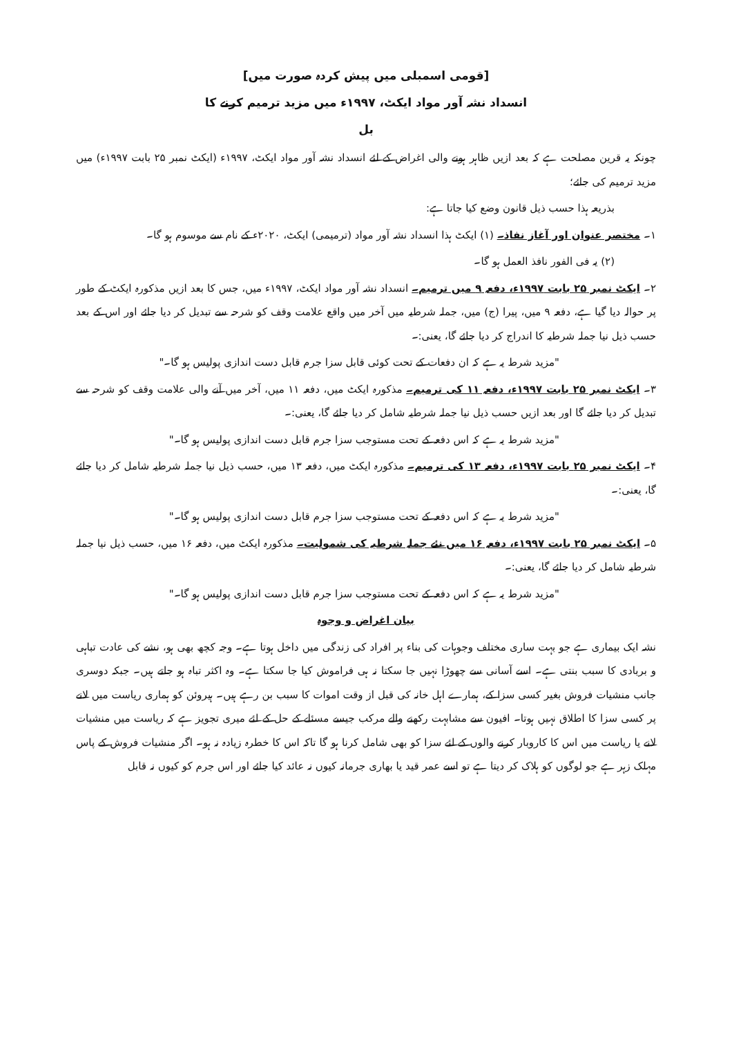[قومی اسمبلی میں پیش کردہ صورت میں]
انسداد نشہ آور مواد ایکٹ، ۱۹۹۷ء میں مزید ترمیم کرنے کا
بل
چونکہ یہ قرین مصلحت ہے کہ بعد ازیں ظاہر ہونے والی اغراض کے لئے انسداد نشہ آور مواد ایکٹ، ۱۹۹۷ء (ایکٹ نمبر ۲۵ بابت ۱۹۹۷ء) میں مزید ترمیم کی جائے؛
بذریعہ ہذا حسب ذیل قانون وضع کیا جاتا ہے:
۱۔ مختصر عنوان اور آغاز نفاذ۔ (۱) ایکٹ ہذا انسداد نشہ آور مواد (ترمیمی) ایکٹ، ۲۰۲۰ء کے نام سے موسوم ہو گا۔
(۲) یہ فی الفور نافذ العمل ہو گا۔
۲۔ ایکٹ نمبر ۲۵ بابت ۱۹۹۷ء، دفعہ ۹ میں ترمیم۔ انسداد نشہ آور مواد ایکٹ، ۱۹۹۷ء میں، جس کا بعد ازیں مذکورہ ایکٹ کے طور پر حوالہ دیا گیا ہے، دفعہ ۹ میں، پیرا (ج) میں، جملہ شرطیہ میں آخر میں واقع علامت وقف کو شرحہ سے تبدیل کر دیا جائے اور اس کے بعد حسب ذیل نیا جملہ شرطیہ کا اندراج کر دیا جائے گا، یعنی:۔
"مزید شرط یہ ہے کہ ان دفعات کے تحت کوئی قابل سزا جرم قابل دست اندازی پولیس ہو گا۔"
۳۔ ایکٹ نمبر ۲۵ بابت ۱۹۹۷ء، دفعہ ۱۱ کی ترمیم۔ مذکورہ ایکٹ میں، دفعہ ۱۱ میں، آخر میں آنے والی علامت وقف کو شرحہ سے تبدیل کر دیا جائے گا اور بعد ازیں حسب ذیل نیا جملہ شرطیہ شامل کر دیا جائے گا، یعنی:۔
"مزید شرط یہ ہے کہ اس دفعہ کے تحت مستوجب سزا جرم قابل دست اندازی پولیس ہو گا۔"
۴۔ ایکٹ نمبر ۲۵ بابت ۱۹۹۷ء، دفعہ ۱۳ کی ترمیم۔ مذکورہ ایکٹ میں، دفعہ ۱۳ میں، حسب ذیل نیا جملہ شرطیہ شامل کر دیا جائے گا، یعنی:۔
"مزید شرط یہ ہے کہ اس دفعہ کے تحت مستوجب سزا جرم قابل دست اندازی پولیس ہو گا۔"
۵۔ ایکٹ نمبر ۲۵ بابت ۱۹۹۷ء، دفعہ ۱۶ میں نئے جملہ شرطیہ کی شمولیت۔ مذکورہ ایکٹ میں، دفعہ ۱۶ میں، حسب ذیل نیا جملہ شرطیہ شامل کر دیا جائے گا، یعنی:۔
"مزید شرط یہ ہے کہ اس دفعہ کے تحت مستوجب سزا جرم قابل دست اندازی پولیس ہو گا۔"
بیان اغراض و وجوہ
نشہ ایک بیماری ہے جو بہت ساری مختلف وجوہات کی بناء پر افراد کی زندگی میں داخل ہوتا ہے۔ وجہ کچھ بھی ہو، نشے کی عادت تباہی و بربادی کا سبب بنتی ہے۔ اسے آسانی سے چھوڑا نہیں جا سکتا نہ ہی فراموش کیا جا سکتا ہے۔ وہ اکثر تباہ ہو جاتے ہیں۔ جبکہ دوسری جانب منشیات فروش بغیر کسی سزا کے، ہمارے اہل خانہ کی قبل از وقت اموات کا سبب بن رہے ہیں۔ ہیروئن کو ہماری ریاست میں لانے پر کسی سزا کا اطلاق نہیں ہوتا۔ افیون سے مشابہت رکھنے والے مرکب جیسے مسئلے کے حل کے لئے میری تجویز ہے کہ ریاست میں منشیات لانے یا ریاست میں اس کا کاروبار کرنے والوں کے لئے سزا کو بھی شامل کرنا ہو گا تاکہ اس کا خطرہ زیادہ نہ ہو۔ اگر منشیات فروش کے پاس مہلک زہر ہے جو لوگوں کو ہلاک کر دیتا ہے تو اسے عمر قید یا بھاری جرمانہ کیوں نہ عائد کیا جائے اور اس جرم کو کیوں نہ قابل